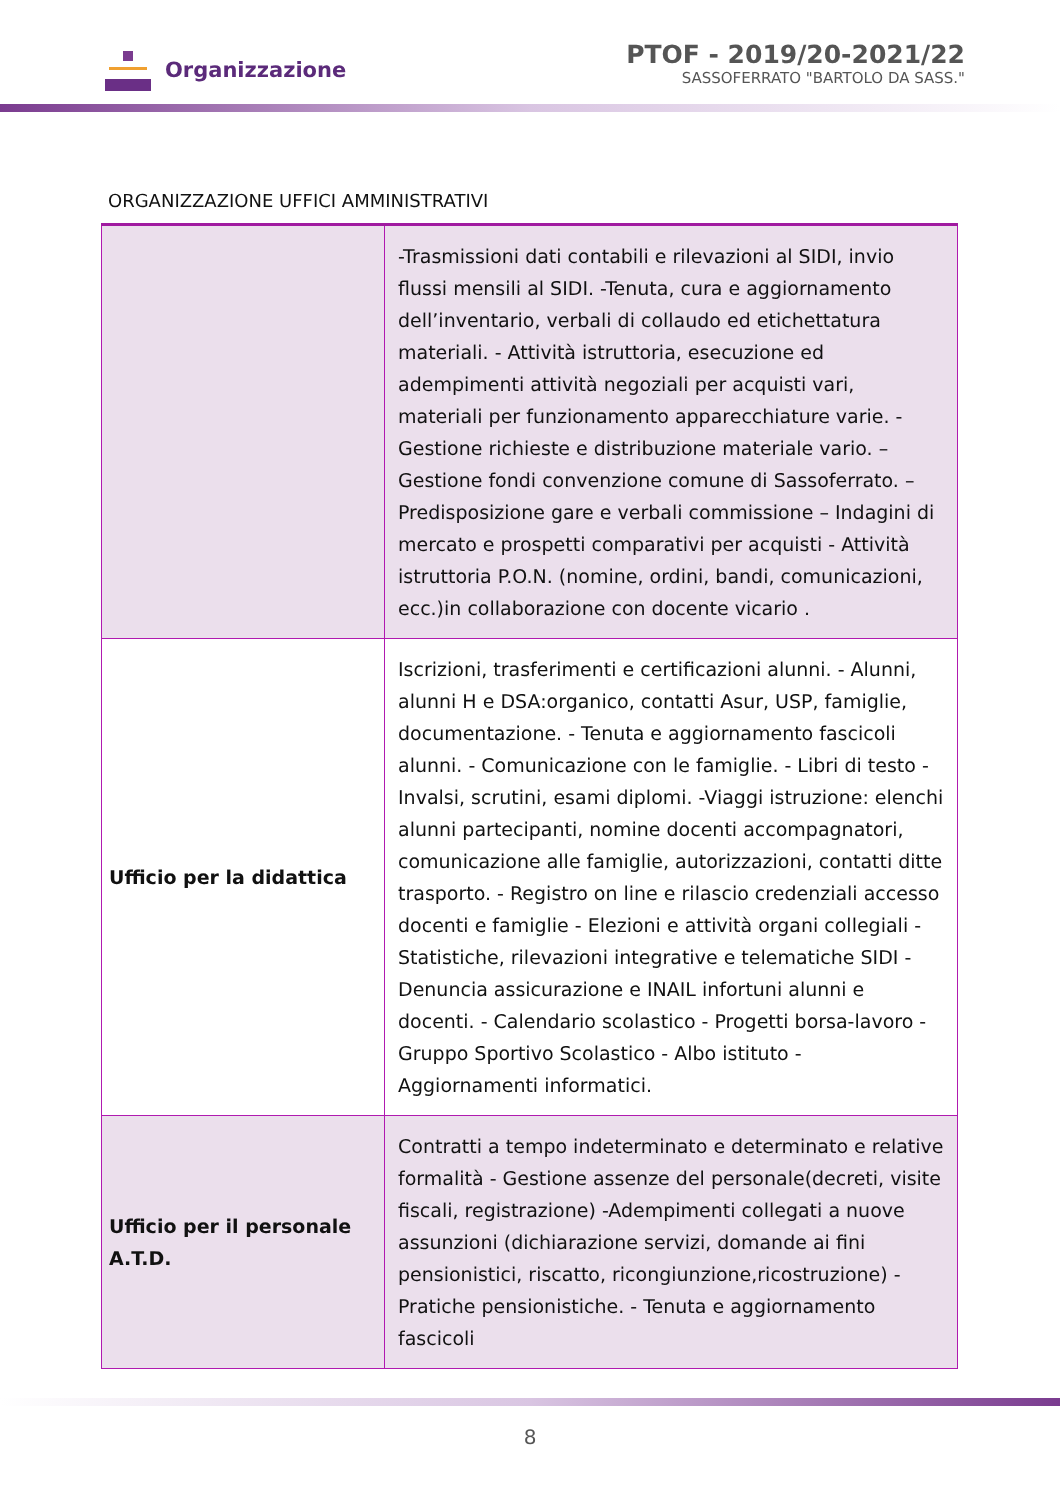Organizzazione
PTOF - 2019/20-2021/22
SASSOFERRATO "BARTOLO DA SASS."
ORGANIZZAZIONE UFFICI AMMINISTRATIVI
| | -Trasmissioni dati contabili e rilevazioni al SIDI, invio flussi mensili al SIDI. -Tenuta, cura e aggiornamento dell’inventario, verbali di collaudo ed etichettatura materiali. - Attività istruttoria, esecuzione ed adempimenti attività negoziali per acquisti vari, materiali per funzionamento apparecchiature varie. - Gestione richieste e distribuzione materiale vario. – Gestione fondi convenzione comune di Sassoferrato. – Predisposizione gare e verbali commissione – Indagini di mercato e prospetti comparativi per acquisti - Attività istruttoria P.O.N. (nomine, ordini, bandi, comunicazioni, ecc.)in collaborazione con docente vicario . |
| Ufficio per la didattica | Iscrizioni, trasferimenti e certificazioni alunni. - Alunni, alunni H e DSA:organico, contatti Asur, USP, famiglie, documentazione. - Tenuta e aggiornamento fascicoli alunni. - Comunicazione con le famiglie. - Libri di testo - Invalsi, scrutini, esami diplomi. -Viaggi istruzione: elenchi alunni partecipanti, nomine docenti accompagnatori, comunicazione alle famiglie, autorizzazioni, contatti ditte trasporto. - Registro on line e rilascio credenziali accesso docenti e famiglie - Elezioni e attività organi collegiali - Statistiche, rilevazioni integrative e telematiche SIDI - Denuncia assicurazione e INAIL infortuni alunni e docenti. - Calendario scolastico - Progetti borsa-lavoro - Gruppo Sportivo Scolastico - Albo istituto - Aggiornamenti informatici. |
| Ufficio per il personale A.T.D. | Contratti a tempo indeterminato e determinato e relative formalità - Gestione assenze del personale(decreti, visite fiscali, registrazione) -Adempimenti collegati a nuove assunzioni (dichiarazione servizi, domande ai fini pensionistici, riscatto, ricongiunzione,ricostruzione) - Pratiche pensionistiche. - Tenuta e aggiornamento fascicoli |
8